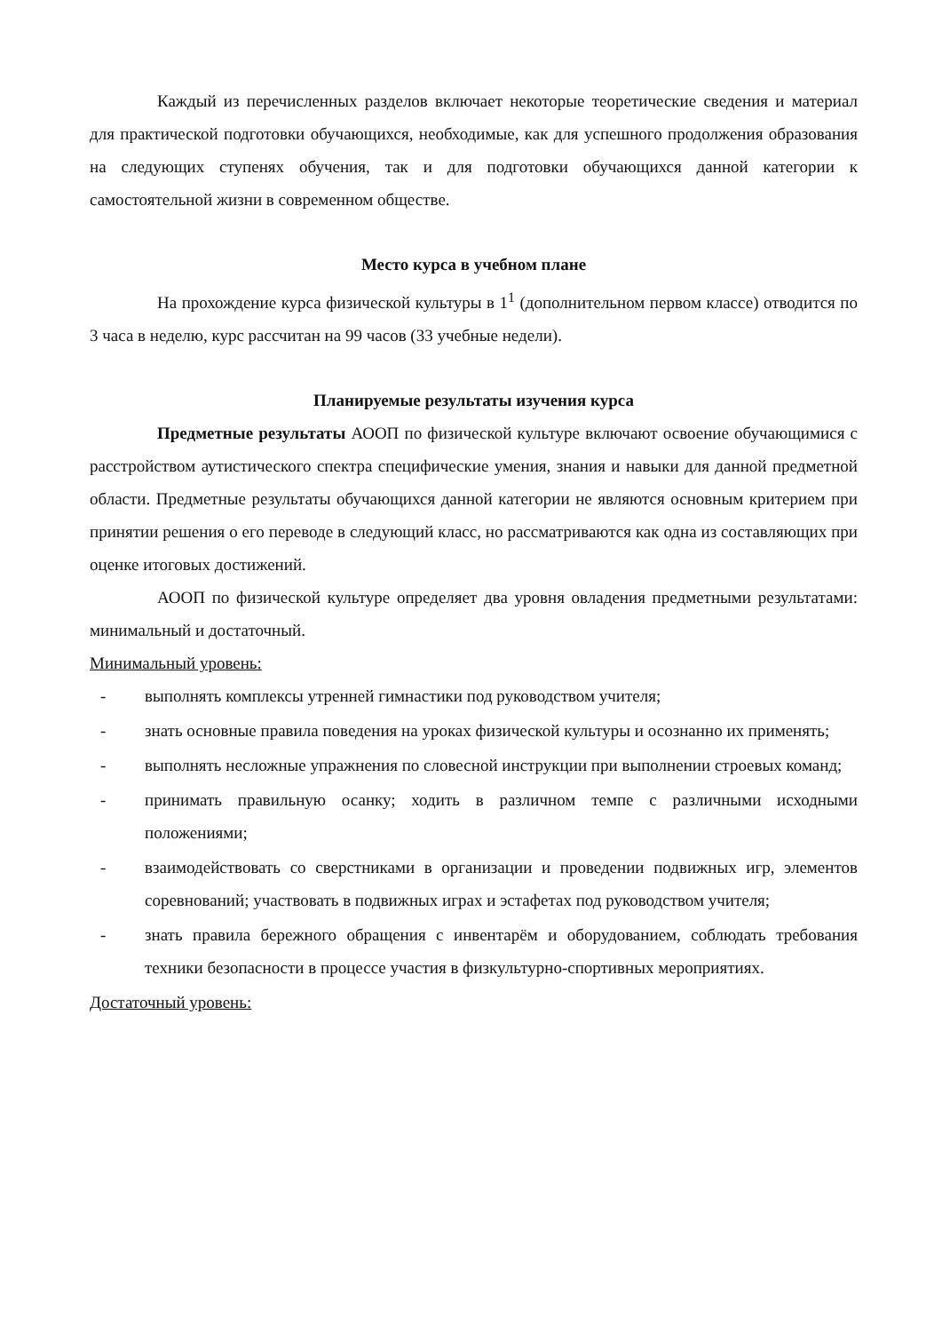Каждый из перечисленных разделов включает некоторые теоретические сведения и материал для практической подготовки обучающихся, необходимые, как для успешного продолжения образования на следующих ступенях обучения, так и для подготовки обучающихся данной категории к самостоятельной жизни в современном обществе.
Место курса в учебном плане
На прохождение курса физической культуры в 1<sup>1</sup> (дополнительном первом классе) отводится по 3 часа в неделю, курс рассчитан на 99 часов (33 учебные недели).
Планируемые результаты изучения курса
Предметные результаты АООП по физической культуре включают освоение обучающимися с расстройством аутистического спектра специфические умения, знания и навыки для данной предметной области. Предметные результаты обучающихся данной категории не являются основным критерием при принятии решения о его переводе в следующий класс, но рассматриваются как одна из составляющих при оценке итоговых достижений.
АООП по физической культуре определяет два уровня овладения предметными результатами: минимальный и достаточный.
Минимальный уровень:
- выполнять комплексы утренней гимнастики под руководством учителя;
- знать основные правила поведения на уроках физической культуры и осознанно их применять;
- выполнять несложные упражнения по словесной инструкции при выполнении строевых команд;
- принимать правильную осанку; ходить в различном темпе с различными исходными положениями;
- взаимодействовать со сверстниками в организации и проведении подвижных игр, элементов соревнований; участвовать в подвижных играх и эстафетах под руководством учителя;
- знать правила бережного обращения с инвентарём и оборудованием, соблюдать требования техники безопасности в процессе участия в физкультурно-спортивных мероприятиях.
Достаточный уровень: